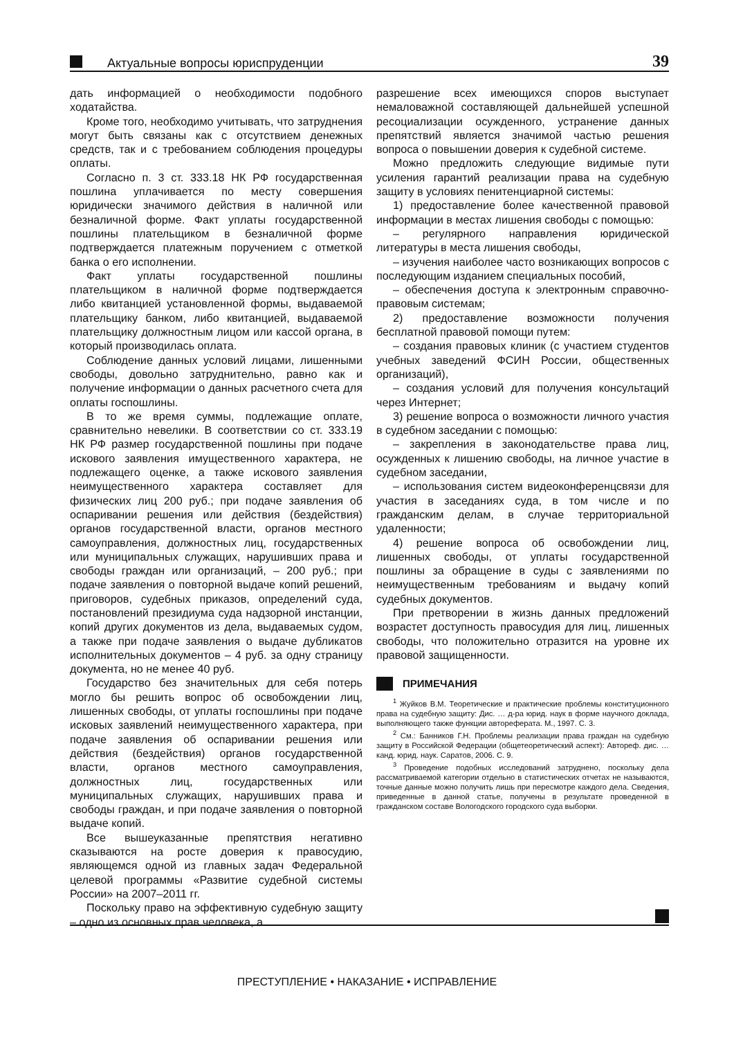Актуальные вопросы юриспруденции
39
дать информацией о необходимости подобного ходатайства.
Кроме того, необходимо учитывать, что затруднения могут быть связаны как с отсутствием денежных средств, так и с требованием соблюдения процедуры оплаты.
Согласно п. 3 ст. 333.18 НК РФ государственная пошлина уплачивается по месту совершения юридически значимого действия в наличной или безналичной форме. Факт уплаты государственной пошлины плательщиком в безналичной форме подтверждается платежным поручением с отметкой банка о его исполнении.
Факт уплаты государственной пошлины плательщиком в наличной форме подтверждается либо квитанцией установленной формы, выдаваемой плательщику банком, либо квитанцией, выдаваемой плательщику должностным лицом или кассой органа, в который производилась оплата.
Соблюдение данных условий лицами, лишенными свободы, довольно затруднительно, равно как и получение информации о данных расчетного счета для оплаты госпошлины.
В то же время суммы, подлежащие оплате, сравнительно невелики. В соответствии со ст. 333.19 НК РФ размер государственной пошлины при подаче искового заявления имущественного характера, не подлежащего оценке, а также искового заявления неимущественного характера составляет для физических лиц 200 руб.; при подаче заявления об оспаривании решения или действия (бездействия) органов государственной власти, органов местного самоуправления, должностных лиц, государственных или муниципальных служащих, нарушивших права и свободы граждан или организаций, – 200 руб.; при подаче заявления о повторной выдаче копий решений, приговоров, судебных приказов, определений суда, постановлений президиума суда надзорной инстанции, копий других документов из дела, выдаваемых судом, а также при подаче заявления о выдаче дубликатов исполнительных документов – 4 руб. за одну страницу документа, но не менее 40 руб.
Государство без значительных для себя потерь могло бы решить вопрос об освобождении лиц, лишенных свободы, от уплаты госпошлины при подаче исковых заявлений неимущественного характера, при подаче заявления об оспаривании решения или действия (бездействия) органов государственной власти, органов местного самоуправления, должностных лиц, государственных или муниципальных служащих, нарушивших права и свободы граждан, и при подаче заявления о повторной выдаче копий.
Все вышеуказанные препятствия негативно сказываются на росте доверия к правосудию, являющемся одной из главных задач Федеральной целевой программы «Развитие судебной системы России» на 2007–2011 гг.
Поскольку право на эффективную судебную защиту – одно из основных прав человека, а
разрешение всех имеющихся споров выступает немаловажной составляющей дальнейшей успешной ресоциализации осужденного, устранение данных препятствий является значимой частью решения вопроса о повышении доверия к судебной системе.
Можно предложить следующие видимые пути усиления гарантий реализации права на судебную защиту в условиях пенитенциарной системы:
1) предоставление более качественной правовой информации в местах лишения свободы с помощью:
– регулярного направления юридической литературы в места лишения свободы,
– изучения наиболее часто возникающих вопросов с последующим изданием специальных пособий,
– обеспечения доступа к электронным справочно-правовым системам;
2) предоставление возможности получения бесплатной правовой помощи путем:
– создания правовых клиник (с участием студентов учебных заведений ФСИН России, общественных организаций),
– создания условий для получения консультаций через Интернет;
3) решение вопроса о возможности личного участия в судебном заседании с помощью:
– закрепления в законодательстве права лиц, осужденных к лишению свободы, на личное участие в судебном заседании,
– использования систем видеоконференцсвязи для участия в заседаниях суда, в том числе и по гражданским делам, в случае территориальной удаленности;
4) решение вопроса об освобождении лиц, лишенных свободы, от уплаты государственной пошлины за обращение в суды с заявлениями по неимущественным требованиям и выдачу копий судебных документов.
При претворении в жизнь данных предложений возрастет доступность правосудия для лиц, лишенных свободы, что положительно отразится на уровне их правовой защищенности.
ПРИМЕЧАНИЯ
<sup>1</sup> Жуйков В.М. Теоретические и практические проблемы конституционного права на судебную защиту: Дис. … д-ра юрид. наук в форме научного доклада, выполняющего также функции автореферата. М., 1997. С. 3.
<sup>2</sup> См.: Банников Г.Н. Проблемы реализации права граждан на судебную защиту в Российской Федерации (общетеоретический аспект): Автореф. дис. … канд. юрид. наук. Саратов, 2006. С. 9.
<sup>3</sup> Проведение подобных исследований затруднено, поскольку дела рассматриваемой категории отдельно в статистических отчетах не называются, точные данные можно получить лишь при пересмотре каждого дела. Сведения, приведенные в данной статье, получены в результате проведенной в гражданском составе Вологодского городского суда выборки.
ПРЕСТУПЛЕНИЕ • НАКАЗАНИЕ • ИСПРАВЛЕНИЕ